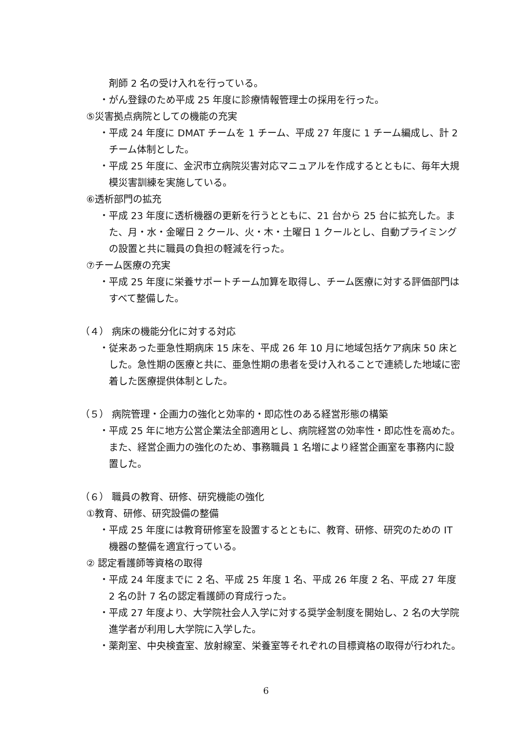剤師 2 名の受け入れを行っている。
・がん登録のため平成 25 年度に診療情報管理士の採用を行った。
⑤災害拠点病院としての機能の充実
・平成 24 年度に DMAT チームを 1 チーム、平成 27 年度に 1 チーム編成し、計 2 チーム体制とした。
・平成 25 年度に、金沢市立病院災害対応マニュアルを作成するとともに、毎年大規模災害訓練を実施している。
⑥透析部門の拡充
・平成 23 年度に透析機器の更新を行うとともに、21 台から 25 台に拡充した。また、月・水・金曜日 2 クール、火・木・土曜日 1 クールとし、自動プライミングの設置と共に職員の負担の軽減を行った。
⑦チーム医療の充実
・平成 25 年度に栄養サポートチーム加算を取得し、チーム医療に対する評価部門はすべて整備した。
（４） 病床の機能分化に対する対応
・従来あった亜急性期病床 15 床を、平成 26 年 10 月に地域包括ケア病床 50 床とした。急性期の医療と共に、亜急性期の患者を受け入れることで連続した地域に密着した医療提供体制とした。
（５） 病院管理・企画力の強化と効率的・即応性のある経営形態の構築
・平成 25 年に地方公営企業法全部適用とし、病院経営の効率性・即応性を高めた。また、経営企画力の強化のため、事務職員 1 名増により経営企画室を事務内に設置した。
（６） 職員の教育、研修、研究機能の強化
①教育、研修、研究設備の整備
・平成 25 年度には教育研修室を設置するとともに、教育、研修、研究のための IT 機器の整備を適宜行っている。
② 認定看護師等資格の取得
・平成 24 年度までに 2 名、平成 25 年度 1 名、平成 26 年度 2 名、平成 27 年度 2 名の計 7 名の認定看護師の育成行った。
・平成 27 年度より、大学院社会人入学に対する奨学金制度を開始し、2 名の大学院進学者が利用し大学院に入学した。
・薬剤室、中央検査室、放射線室、栄養室等それぞれの目標資格の取得が行われた。
6